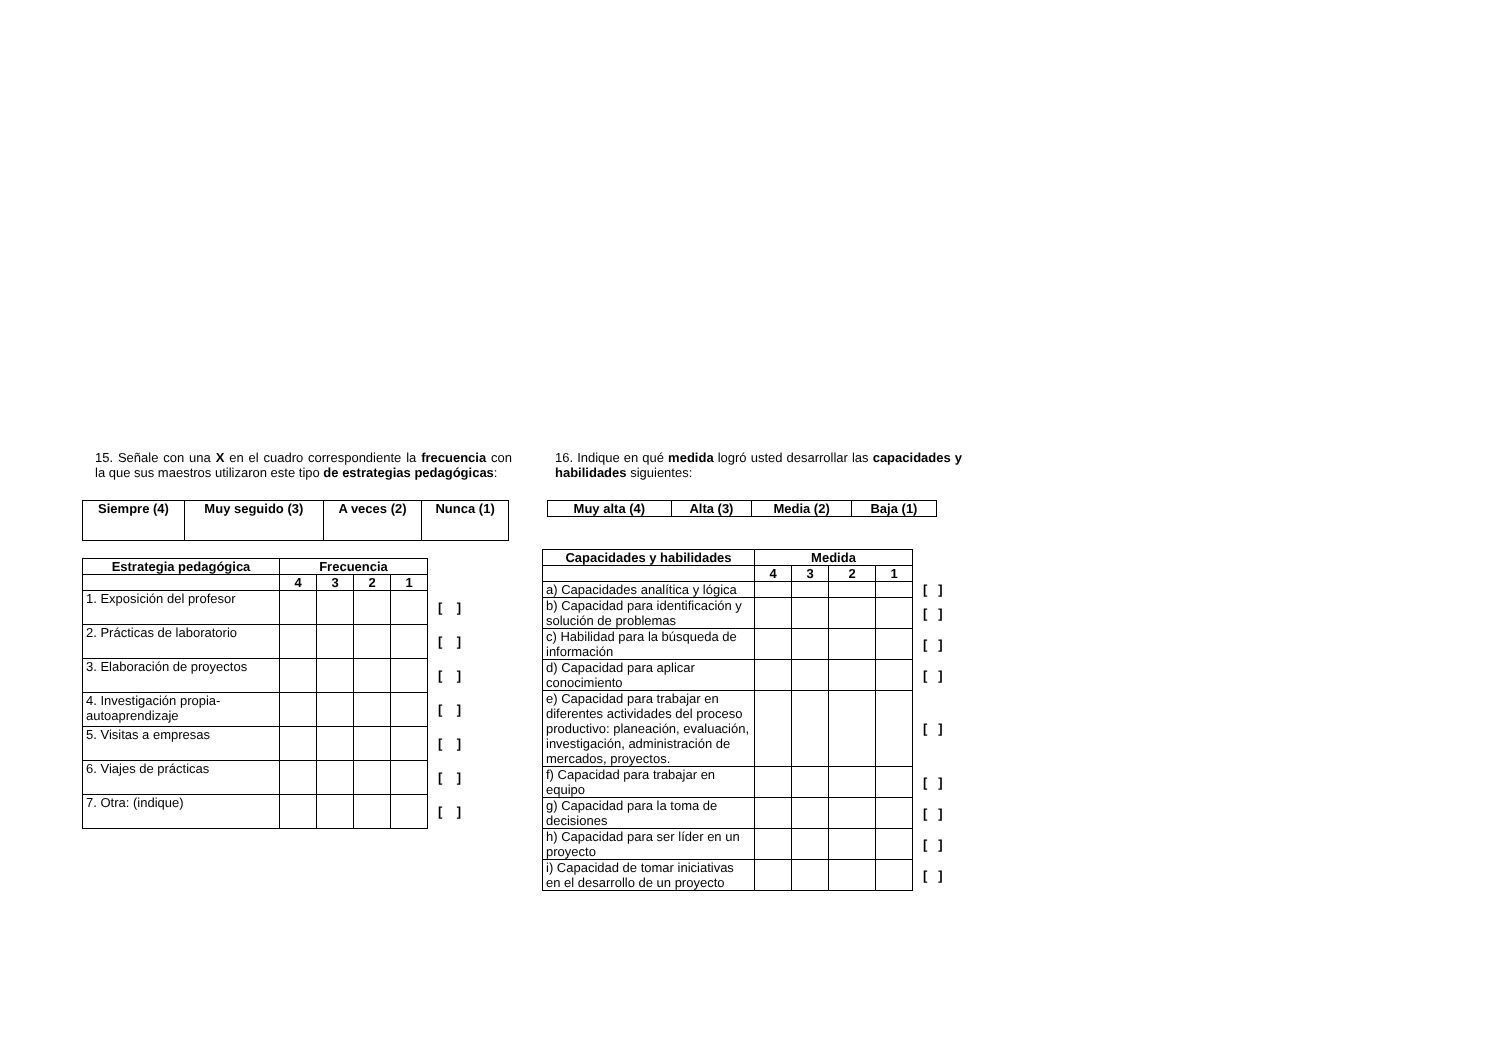15. Señale con una X en el cuadro correspondiente la frecuencia con la que sus maestros utilizaron este tipo de estrategias pedagógicas:
| Siempre (4) | Muy seguido (3) | A veces (2) | Nunca (1) |
| --- | --- | --- | --- |
| Estrategia pedagógica | Frecuencia | | | | |
| | 4 | 3 | 2 | 1 | |
| 1. Exposición del profesor | | | | | [ ] |
| 2. Prácticas de laboratorio | | | | | [ ] |
| 3. Elaboración de proyectos | | | | | [ ] |
| 4. Investigación propia-autoaprendizaje | | | | | [ ] |
| 5. Visitas a empresas | | | | | [ ] |
| 6. Viajes de prácticas | | | | | [ ] |
| 7. Otra: (indique) | | | | | [ ] |
16. Indique en qué medida logró usted desarrollar las capacidades y habilidades siguientes:
| Muy alta (4) | Alta (3) | Media (2) | Baja (1) |
| --- | --- | --- | --- |
| Capacidades y habilidades | Medida | | | | |
| | 4 | 3 | 2 | 1 | |
| a) Capacidades analítica y lógica | | | | | [ ] |
| b) Capacidad para identificación y solución de problemas | | | | | [ ] |
| c) Habilidad para la búsqueda de información | | | | | [ ] |
| d) Capacidad para aplicar conocimiento | | | | | [ ] |
| e) Capacidad para trabajar en diferentes actividades del proceso productivo: planeación, evaluación, investigación, administración de mercados, proyectos. | | | | | [ ] |
| f) Capacidad para trabajar en equipo | | | | | [ ] |
| g) Capacidad para la toma de decisiones | | | | | [ ] |
| h) Capacidad para ser líder en un proyecto | | | | | [ ] |
| i) Capacidad de tomar iniciativas en el desarrollo de un proyecto | | | | | [ ] |